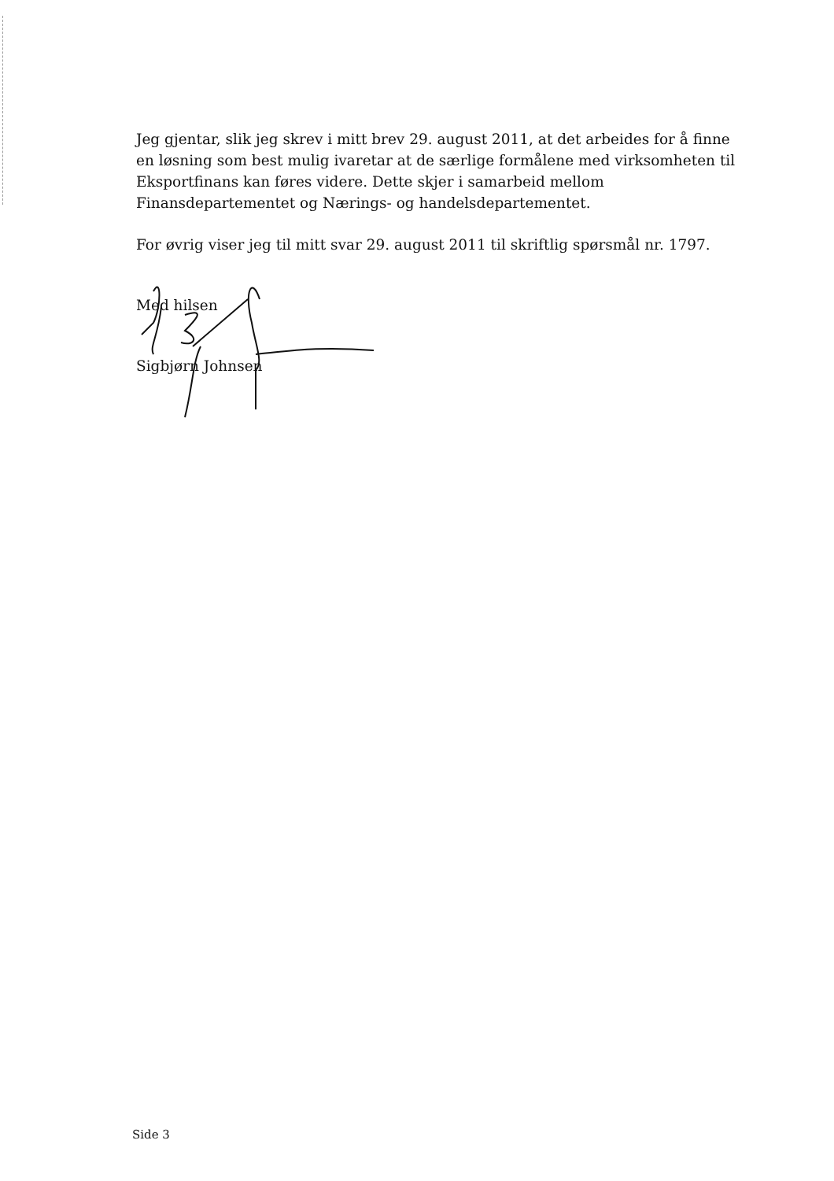Jeg gjentar, slik jeg skrev i mitt brev 29. august 2011, at det arbeides for å finne en løsning som best mulig ivaretar at de særlige formålene med virksomheten til Eksportfinans kan føres videre. Dette skjer i samarbeid mellom Finansdepartementet og Nærings- og handelsdepartementet.
For øvrig viser jeg til mitt svar 29. august 2011 til skriftlig spørsmål nr. 1797.
Med hilsen
Sigbjørn Johnsen
Side 3